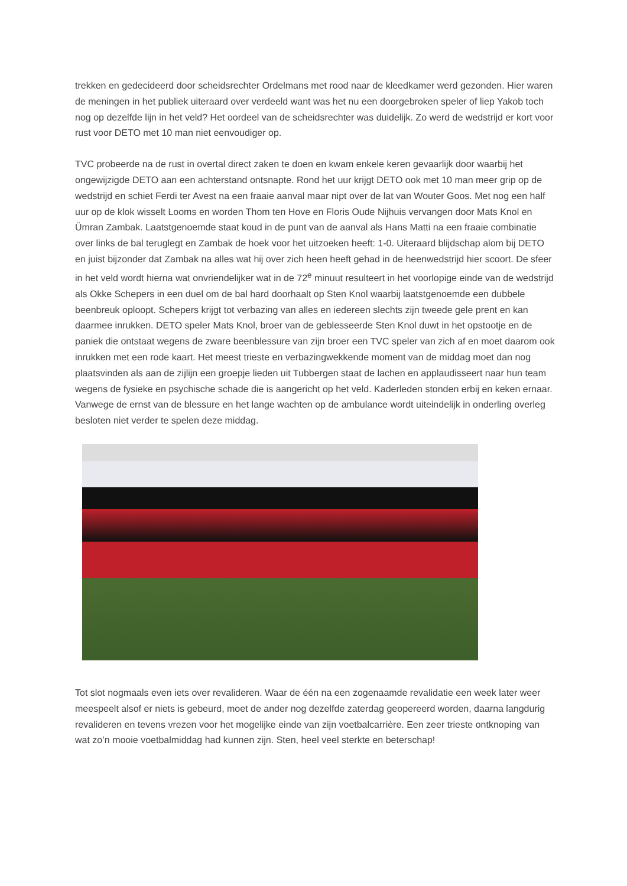trekken en gedecideerd door scheidsrechter Ordelmans met rood naar de kleedkamer werd gezonden. Hier waren de meningen in het publiek uiteraard over verdeeld want was het nu een doorgebroken speler of liep Yakob toch nog op dezelfde lijn in het veld? Het oordeel van de scheidsrechter was duidelijk. Zo werd de wedstrijd er kort voor rust voor DETO met 10 man niet eenvoudiger op.
TVC probeerde na de rust in overtal direct zaken te doen en kwam enkele keren gevaarlijk door waarbij het ongewijzigde DETO aan een achterstand ontsnapte. Rond het uur krijgt DETO ook met 10 man meer grip op de wedstrijd en schiet Ferdi ter Avest na een fraaie aanval maar nipt over de lat van Wouter Goos. Met nog een half uur op de klok wisselt Looms en worden Thom ten Hove en Floris Oude Nijhuis vervangen door Mats Knol en Ümran Zambak. Laatstgenoemde staat koud in de punt van de aanval als Hans Matti na een fraaie combinatie over links de bal teruglegt en Zambak de hoek voor het uitzoeken heeft: 1-0. Uiteraard blijdschap alom bij DETO en juist bijzonder dat Zambak na alles wat hij over zich heen heeft gehad in de heenwedstrijd hier scoort. De sfeer in het veld wordt hierna wat onvriendelijker wat in de 72<sup>e</sup> minuut resulteert in het voorlopige einde van de wedstrijd als Okke Schepers in een duel om de bal hard doorhaalt op Sten Knol waarbij laatstgenoemde een dubbele beenbreuk oploopt. Schepers krijgt tot verbazing van alles en iedereen slechts zijn tweede gele prent en kan daarmee inrukken. DETO speler Mats Knol, broer van de geblesseerde Sten Knol duwt in het opstootje en de paniek die ontstaat wegens de zware beenblessure van zijn broer een TVC speler van zich af en moet daarom ook inrukken met een rode kaart. Het meest trieste en verbazingwekkende moment van de middag moet dan nog plaatsvinden als aan de zijlijn een groepje lieden uit Tubbergen staat de lachen en applaudisseert naar hun team wegens de fysieke en psychische schade die is aangericht op het veld. Kaderleden stonden erbij en keken ernaar. Vanwege de ernst van de blessure en het lange wachten op de ambulance wordt uiteindelijk in onderling overleg besloten niet verder te spelen deze middag.
Tot slot nogmaals even iets over revalideren. Waar de één na een zogenaamde revalidatie een week later weer meespeelt alsof er niets is gebeurd, moet de ander nog dezelfde zaterdag geopereerd worden, daarna langdurig revalideren en tevens vrezen voor het mogelijke einde van zijn voetbalcarrière. Een zeer trieste ontknoping van wat zo’n mooie voetbalmiddag had kunnen zijn. Sten, heel veel sterkte en beterschap!